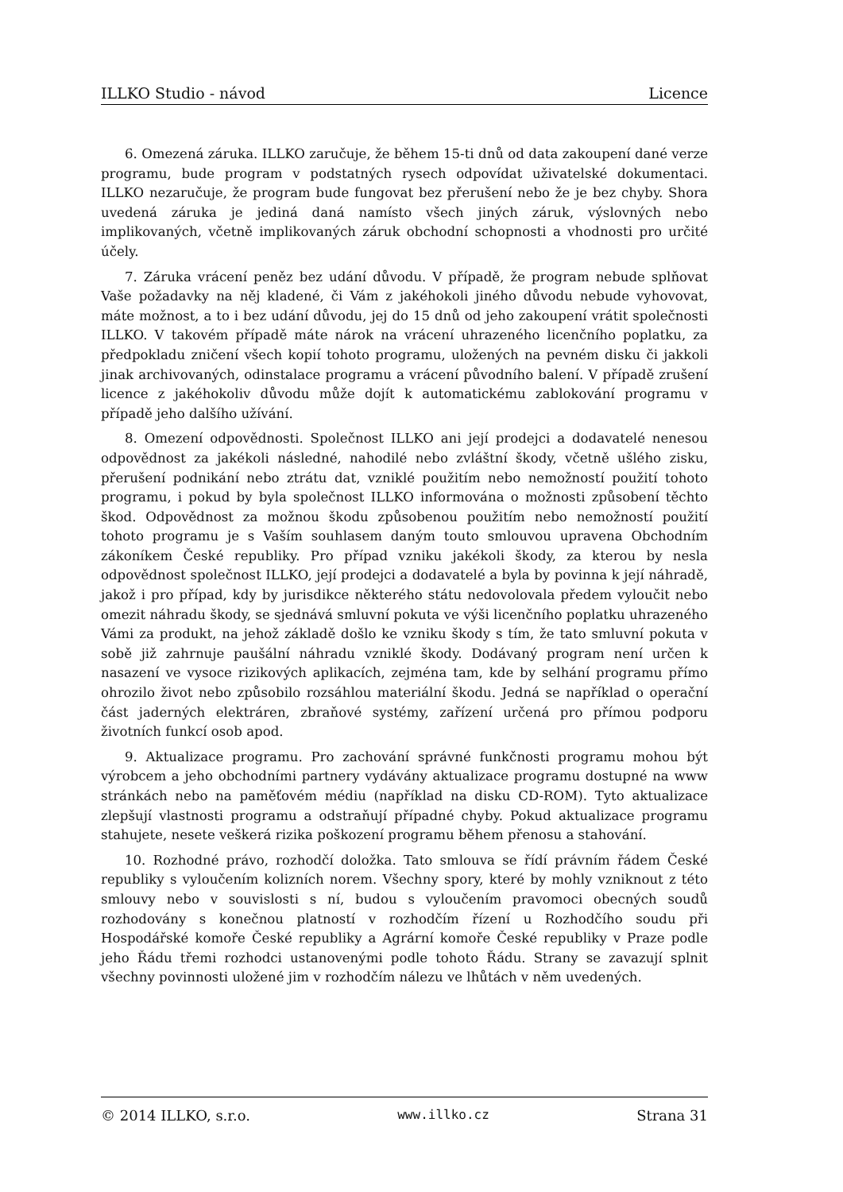ILLKO Studio - návod Licence
6. Omezená záruka. ILLKO zaručuje, že během 15-ti dnů od data zakoupení dané verze programu, bude program v podstatných rysech odpovídat uživatelské dokumentaci. ILLKO nezaručuje, že program bude fungovat bez přerušení nebo že je bez chyby. Shora uvedená záruka je jediná daná namísto všech jiných záruk, výslovných nebo implikovaných, včetně implikovaných záruk obchodní schopnosti a vhodnosti pro určité účely.
7. Záruka vrácení peněz bez udání důvodu. V případě, že program nebude splňovat Vaše požadavky na něj kladené, či Vám z jakéhokoli jiného důvodu nebude vyhovovat, máte možnost, a to i bez udání důvodu, jej do 15 dnů od jeho zakoupení vrátit společnosti ILLKO. V takovém případě máte nárok na vrácení uhrazeného licenčního poplatku, za předpokladu zničení všech kopií tohoto programu, uložených na pevném disku či jakkoli jinak archivovaných, odinstalace programu a vrácení původního balení. V případě zrušení licence z jakéhokoliv důvodu může dojít k automatickému zablokování programu v případě jeho dalšího užívání.
8. Omezení odpovědnosti. Společnost ILLKO ani její prodejci a dodavatelé nenesou odpovědnost za jakékoli následné, nahodilé nebo zvláštní škody, včetně ušlého zisku, přerušení podnikání nebo ztrátu dat, vzniklé použitím nebo nemožností použití tohoto programu, i pokud by byla společnost ILLKO informována o možnosti způsobení těchto škod. Odpovědnost za možnou škodu způsobenou použitím nebo nemožností použití tohoto programu je s Vaším souhlasem daným touto smlouvou upravena Obchodním zákoníkem České republiky. Pro případ vzniku jakékoli škody, za kterou by nesla odpovědnost společnost ILLKO, její prodejci a dodavatelé a byla by povinna k její náhradě, jakož i pro případ, kdy by jurisdikce některého státu nedovolovala předem vyloučit nebo omezit náhradu škody, se sjednává smluvní pokuta ve výši licenčního poplatku uhrazeného Vámi za produkt, na jehož základě došlo ke vzniku škody s tím, že tato smluvní pokuta v sobě již zahrnuje paušální náhradu vzniklé škody. Dodávaný program není určen k nasazení ve vysoce rizikových aplikacích, zejména tam, kde by selhání programu přímo ohrozilo život nebo způsobilo rozsáhlou materiální škodu. Jedná se například o operační část jaderných elektráren, zbraňové systémy, zařízení určená pro přímou podporu životních funkcí osob apod.
9. Aktualizace programu. Pro zachování správné funkčnosti programu mohou být výrobcem a jeho obchodními partnery vydávány aktualizace programu dostupné na www stránkách nebo na paměťovém médiu (například na disku CD-ROM). Tyto aktualizace zlepšují vlastnosti programu a odstraňují případné chyby. Pokud aktualizace programu stahujete, nesete veškerá rizika poškození programu během přenosu a stahování.
10. Rozhodné právo, rozhodčí doložka. Tato smlouva se řídí právním řádem České republiky s vyloučením kolizních norem. Všechny spory, které by mohly vzniknout z této smlouvy nebo v souvislosti s ní, budou s vyloučením pravomoci obecných soudů rozhodovány s konečnou platností v rozhodčím řízení u Rozhodčího soudu při Hospodářské komoře České republiky a Agrární komoře České republiky v Praze podle jeho Řádu třemi rozhodci ustanovenými podle tohoto Řádu. Strany se zavazují splnit všechny povinnosti uložené jim v rozhodčím nálezu ve lhůtách v něm uvedených.
© 2014 ILLKO, s.r.o. www.illko.cz Strana 31